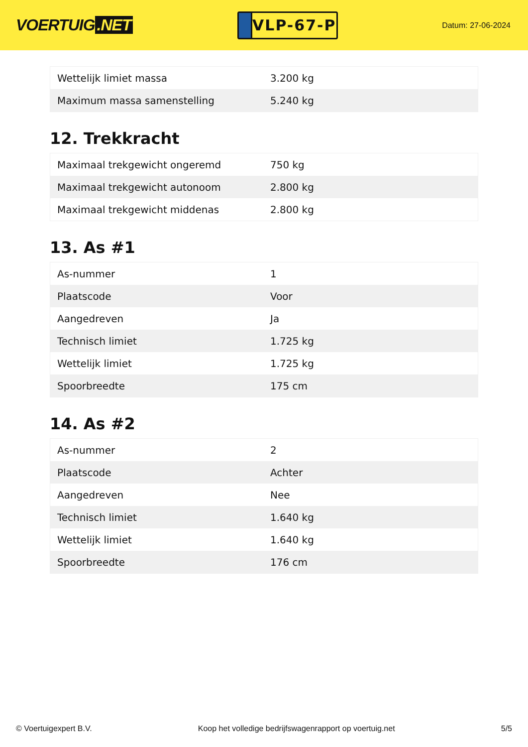VOERTUIG.NET
VLP-67-P
Datum: 27-06-2024
| Wettelijk limiet massa | 3.200 kg |
| Maximum massa samenstelling | 5.240 kg |
12. Trekkracht
| Maximaal trekgewicht ongeremd | 750 kg |
| Maximaal trekgewicht autonoom | 2.800 kg |
| Maximaal trekgewicht middenas | 2.800 kg |
13. As #1
| As-nummer | 1 |
| Plaatscode | Voor |
| Aangedreven | Ja |
| Technisch limiet | 1.725 kg |
| Wettelijk limiet | 1.725 kg |
| Spoorbreedte | 175 cm |
14. As #2
| As-nummer | 2 |
| Plaatscode | Achter |
| Aangedreven | Nee |
| Technisch limiet | 1.640 kg |
| Wettelijk limiet | 1.640 kg |
| Spoorbreedte | 176 cm |
© Voertuigexpert B.V. Koop het volledige bedrijfswagenrapport op voertuig.net 5/5